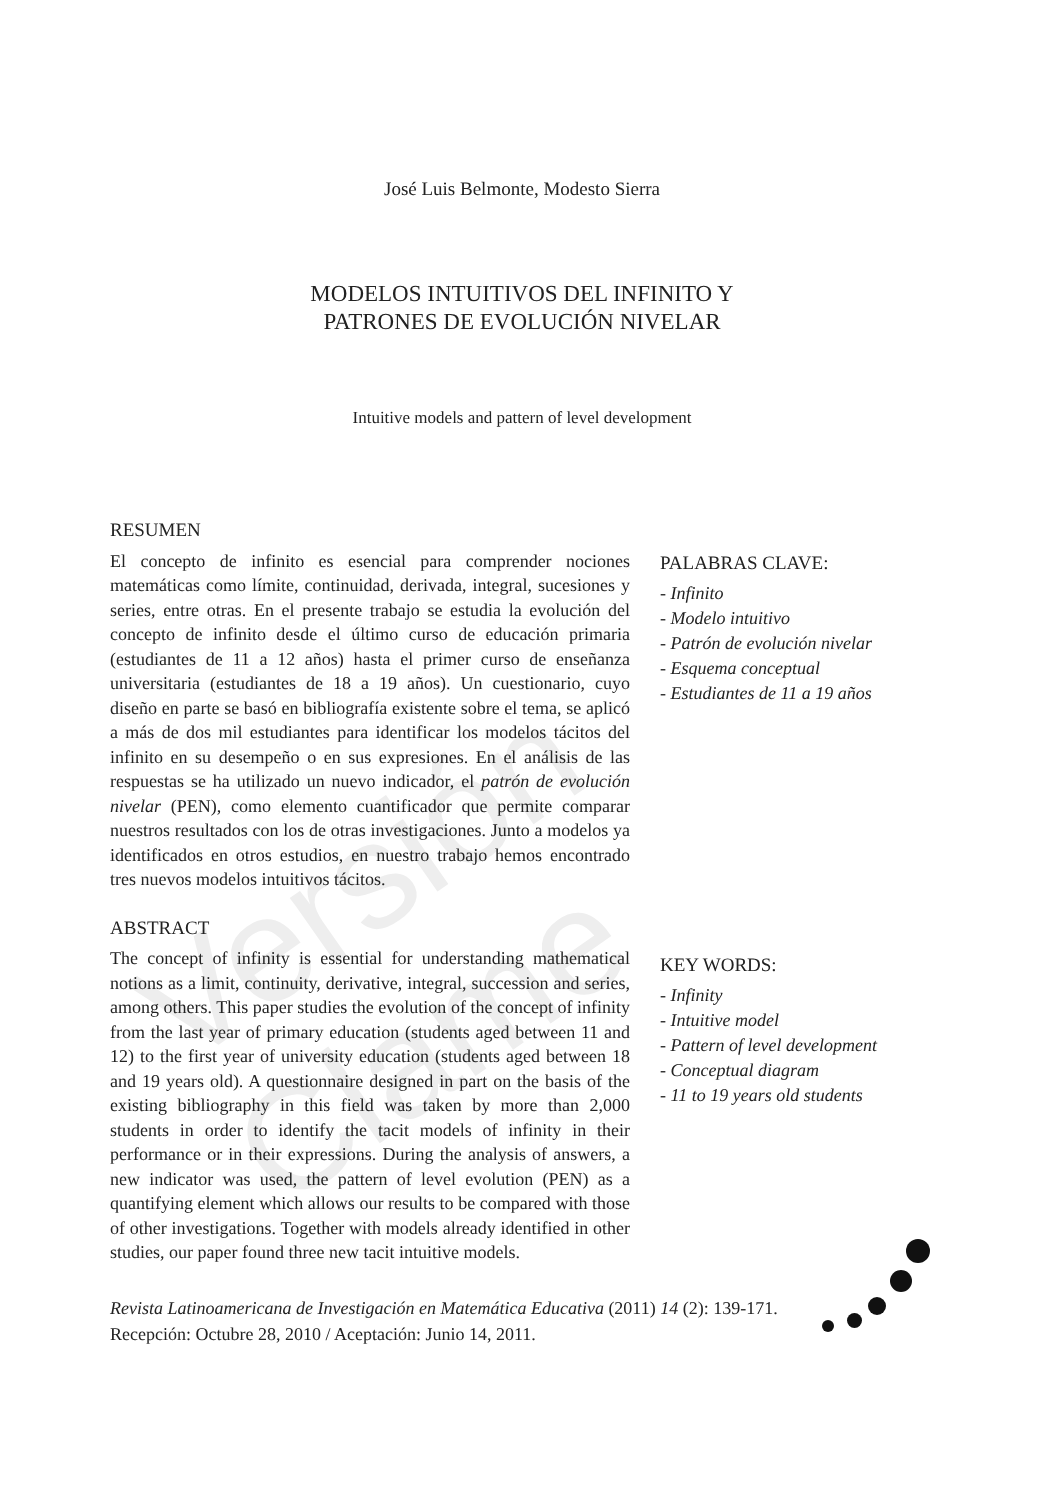Versión Clame
José Luis Belmonte, Modesto Sierra
MODELOS INTUITIVOS DEL INFINITO Y
PATRONES DE EVOLUCIÓN NIVELAR
Intuitive models and pattern of level development
RESUMEN
El concepto de infinito es esencial para comprender nociones matemáticas como límite, continuidad, derivada, integral, sucesiones y series, entre otras. En el presente trabajo se estudia la evolución del concepto de infinito desde el último curso de educación primaria (estudiantes de 11 a 12 años) hasta el primer curso de enseñanza universitaria (estudiantes de 18 a 19 años). Un cuestionario, cuyo diseño en parte se basó en bibliografía existente sobre el tema, se aplicó a más de dos mil estudiantes para identificar los modelos tácitos del infinito en su desempeño o en sus expresiones. En el análisis de las respuestas se ha utilizado un nuevo indicador, el patrón de evolución nivelar (PEN), como elemento cuantificador que permite comparar nuestros resultados con los de otras investigaciones. Junto a modelos ya identificados en otros estudios, en nuestro trabajo hemos encontrado tres nuevos modelos intuitivos tácitos.
PALABRAS CLAVE:
- Infinito
- Modelo intuitivo
- Patrón de evolución nivelar
- Esquema conceptual
- Estudiantes de 11 a 19 años
ABSTRACT
The concept of infinity is essential for understanding mathematical notions as a limit, continuity, derivative, integral, succession and series, among others. This paper studies the evolution of the concept of infinity from the last year of primary education (students aged between 11 and 12) to the first year of university education (students aged between 18 and 19 years old). A questionnaire designed in part on the basis of the existing bibliography in this field was taken by more than 2,000 students in order to identify the tacit models of infinity in their performance or in their expressions. During the analysis of answers, a new indicator was used, the pattern of level evolution (PEN) as a quantifying element which allows our results to be compared with those of other investigations. Together with models already identified in other studies, our paper found three new tacit intuitive models.
KEY WORDS:
- Infinity
- Intuitive model
- Pattern of level development
- Conceptual diagram
- 11 to 19 years old students
Revista Latinoamericana de Investigación en Matemática Educativa (2011) 14 (2): 139-171.
Recepción: Octubre 28, 2010 / Aceptación: Junio 14, 2011.